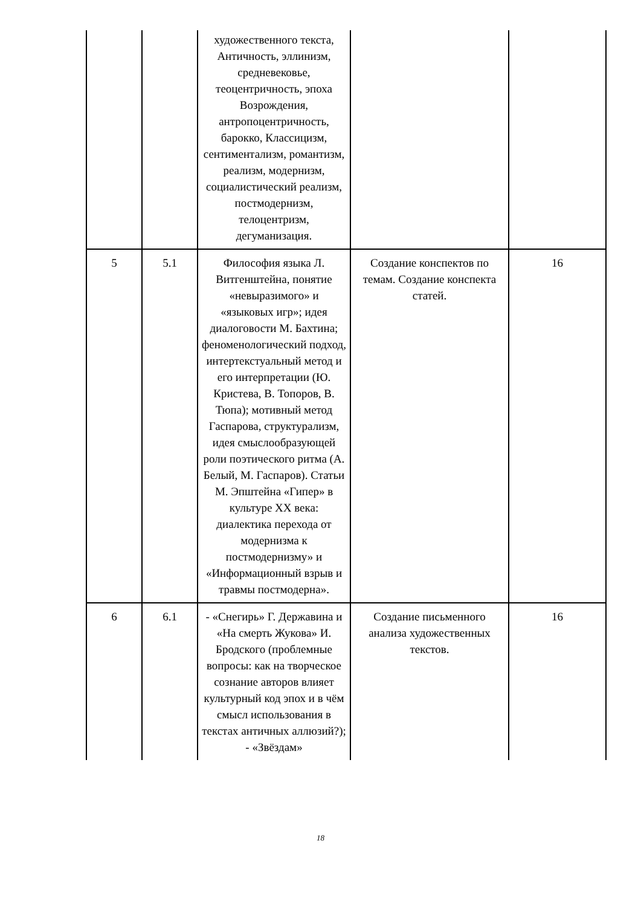| | | художественного текста, Античность, эллинизм, средневековье, теоцентричность, эпоха Возрождения, антропоцентричность, барокко, Классицизм, сентиментализм, романтизм, реализм, модернизм, социалистический реализм, постмодернизм, телоцентризм, дегуманизация. | | |
| 5 | 5.1 | Философия языка Л. Витгенштейна, понятие «невыразимого» и «языковых игр»; идея диалоговости М. Бахтина; феноменологический подход, интертекстуальный метод и его интерпретации (Ю. Кристева, В. Топоров, В. Тюпа); мотивный метод Гаспарова, структурализм, идея смыслообразующей роли поэтического ритма (А. Белый, М. Гаспаров). Статьи М. Эпштейна «Гипер» в культуре XX века: диалектика перехода от модернизма к постмодернизму» и «Информационный взрыв и травмы постмодерна». | Создание конспектов по темам. Создание конспекта статей. | 16 |
| 6 | 6.1 | - «Снегирь» Г. Державина и «На смерть Жукова» И. Бродского (проблемные вопросы: как на творческое сознание авторов влияет культурный код эпох и в чём смысл использования в текстах античных аллюзий?); - «Звёздам» | Создание письменного анализа художественных текстов. | 16 |
18